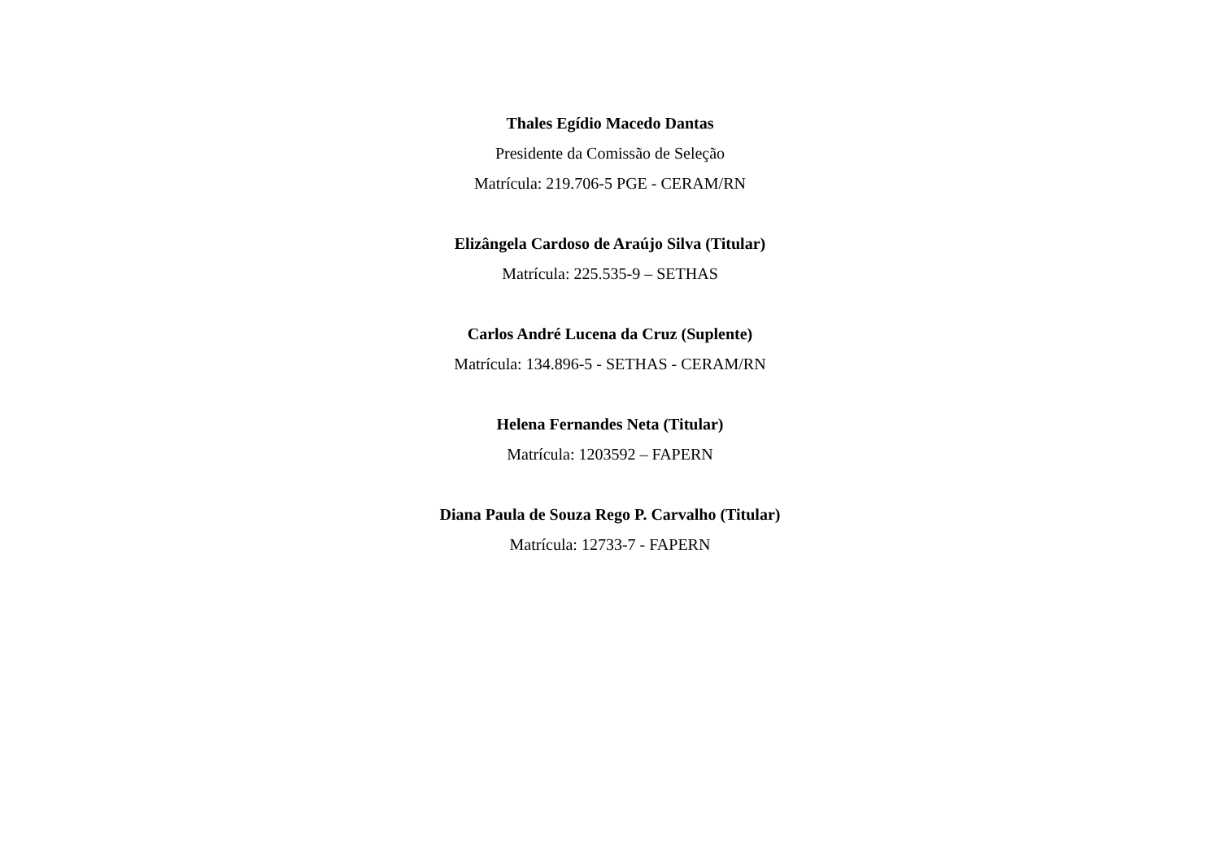Thales Egídio Macedo Dantas
Presidente da Comissão de Seleção
Matrícula: 219.706-5 PGE - CERAM/RN
Elizângela Cardoso de Araújo Silva (Titular)
Matrícula: 225.535-9 – SETHAS
Carlos André Lucena da Cruz (Suplente)
Matrícula: 134.896-5 - SETHAS - CERAM/RN
Helena Fernandes Neta (Titular)
Matrícula: 1203592 – FAPERN
Diana Paula de Souza Rego P. Carvalho (Titular)
Matrícula: 12733-7 - FAPERN